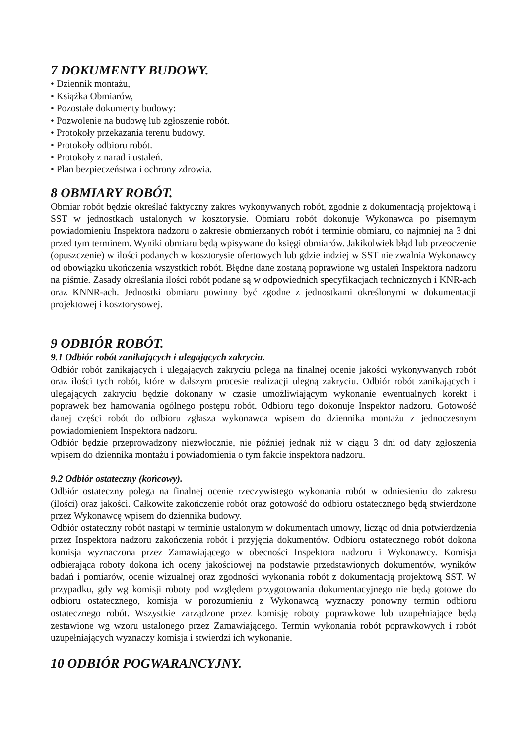7 DOKUMENTY BUDOWY.
• Dziennik montażu,
• Książka Obmiarów,
• Pozostałe dokumenty budowy:
• Pozwolenie na budowę lub zgłoszenie robót.
• Protokoły przekazania terenu budowy.
• Protokoły odbioru robót.
• Protokoły z narad i ustaleń.
• Plan bezpieczeństwa i ochrony zdrowia.
8 OBMIARY ROBÓT.
Obmiar robót będzie określać faktyczny zakres wykonywanych robót, zgodnie z dokumentacją projektową i SST w jednostkach ustalonych w kosztorysie. Obmiaru robót dokonuje Wykonawca po pisemnym powiadomieniu Inspektora nadzoru o zakresie obmierzanych robót i terminie obmiaru, co najmniej na 3 dni przed tym terminem. Wyniki obmiaru będą wpisywane do księgi obmiarów. Jakikolwiek błąd lub przeoczenie (opuszczenie) w ilości podanych w kosztorysie ofertowych lub gdzie indziej w SST nie zwalnia Wykonawcy od obowiązku ukończenia wszystkich robót. Błędne dane zostaną poprawione wg ustaleń Inspektora nadzoru na piśmie. Zasady określania ilości robót podane są w odpowiednich specyfikacjach technicznych i KNR-ach oraz KNNR-ach. Jednostki obmiaru powinny być zgodne z jednostkami określonymi w dokumentacji projektowej i kosztorysowej.
9 ODBIÓR ROBÓT.
9.1 Odbiór robót zanikających i ulegających zakryciu.
Odbiór robót zanikających i ulegających zakryciu polega na finalnej ocenie jakości wykonywanych robót oraz ilości tych robót, które w dalszym procesie realizacji ulegną zakryciu. Odbiór robót zanikających i ulegających zakryciu będzie dokonany w czasie umożliwiającym wykonanie ewentualnych korekt i poprawek bez hamowania ogólnego postępu robót. Odbioru tego dokonuje Inspektor nadzoru. Gotowość danej części robót do odbioru zgłasza wykonawca wpisem do dziennika montażu z jednoczesnym powiadomieniem Inspektora nadzoru.
Odbiór będzie przeprowadzony niezwłocznie, nie później jednak niż w ciągu 3 dni od daty zgłoszenia wpisem do dziennika montażu i powiadomienia o tym fakcie inspektora nadzoru.
9.2 Odbiór ostateczny (końcowy).
Odbiór ostateczny polega na finalnej ocenie rzeczywistego wykonania robót w odniesieniu do zakresu (ilości) oraz jakości. Całkowite zakończenie robót oraz gotowość do odbioru ostatecznego będą stwierdzone przez Wykonawcę wpisem do dziennika budowy.
Odbiór ostateczny robót nastąpi w terminie ustalonym w dokumentach umowy, licząc od dnia potwierdzenia przez Inspektora nadzoru zakończenia robót i przyjęcia dokumentów. Odbioru ostatecznego robót dokona komisja wyznaczona przez Zamawiającego w obecności Inspektora nadzoru i Wykonawcy. Komisja odbierająca roboty dokona ich oceny jakościowej na podstawie przedstawionych dokumentów, wyników badań i pomiarów, ocenie wizualnej oraz zgodności wykonania robót z dokumentacją projektową SST. W przypadku, gdy wg komisji roboty pod względem przygotowania dokumentacyjnego nie będą gotowe do odbioru ostatecznego, komisja w porozumieniu z Wykonawcą wyznaczy ponowny termin odbioru ostatecznego robót. Wszystkie zarządzone przez komisję roboty poprawkowe lub uzupełniające będą zestawione wg wzoru ustalonego przez Zamawiającego. Termin wykonania robót poprawkowych i robót uzupełniających wyznaczy komisja i stwierdzi ich wykonanie.
10 ODBIÓR POGWARANCYJNY.